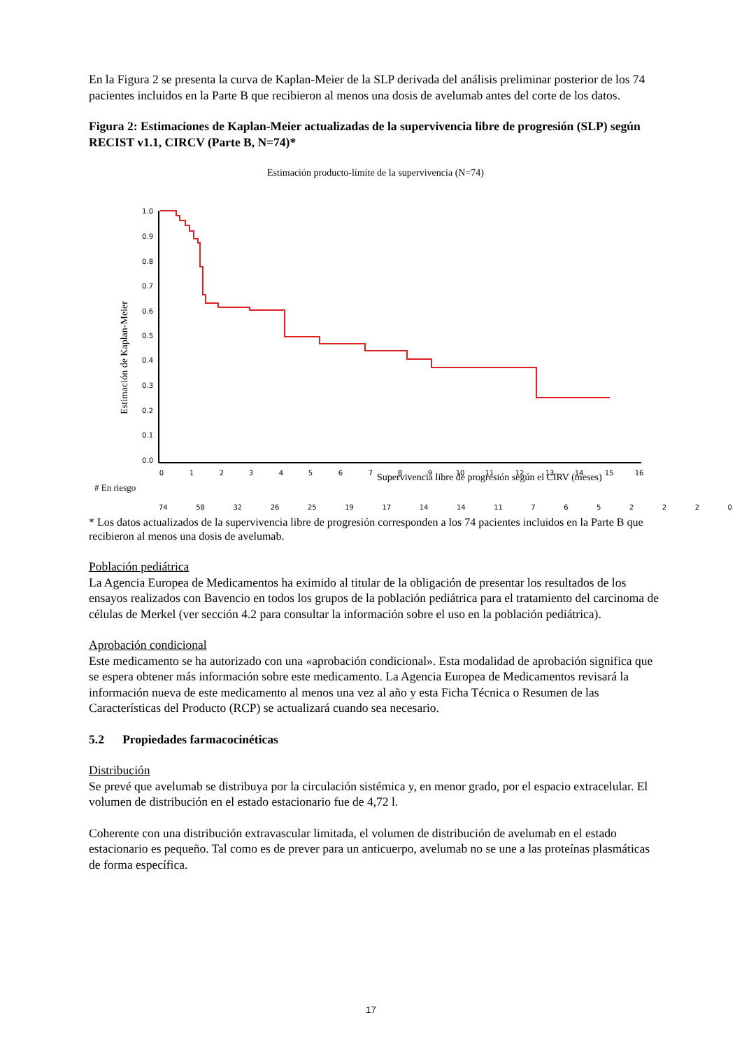En la Figura 2 se presenta la curva de Kaplan-Meier de la SLP derivada del análisis preliminar posterior de los 74 pacientes incluidos en la Parte B que recibieron al menos una dosis de avelumab antes del corte de los datos.
Figura 2: Estimaciones de Kaplan-Meier actualizadas de la supervivencia libre de progresión (SLP) según RECIST v1.1, CIRCV (Parte B, N=74)*
Estimación producto-límite de la supervivencia (N=74)
Estimación de Kaplan-Meier
1.0
0.9
0.8
0.7
0.6
0.5
0.4
0.3
0.2
0.1
0.0
0
1
2
3
4
5
6
7
8
9
10
11
12
13
14
15
16
Supervivencia libre de progresión según el CIRV (meses)
# En riesgo
74 58 32 26 25 19 17 14 14 11 7 6 5 2 2 2 0
* Los datos actualizados de la supervivencia libre de progresión corresponden a los 74 pacientes incluidos en la Parte B que recibieron al menos una dosis de avelumab.
Población pediátrica
La Agencia Europea de Medicamentos ha eximido al titular de la obligación de presentar los resultados de los ensayos realizados con Bavencio en todos los grupos de la población pediátrica para el tratamiento del carcinoma de células de Merkel (ver sección 4.2 para consultar la información sobre el uso en la población pediátrica).
Aprobación condicional
Este medicamento se ha autorizado con una «aprobación condicional». Esta modalidad de aprobación significa que se espera obtener más información sobre este medicamento. La Agencia Europea de Medicamentos revisará la información nueva de este medicamento al menos una vez al año y esta Ficha Técnica o Resumen de las Características del Producto (RCP) se actualizará cuando sea necesario.
5.2 Propiedades farmacocinéticas
Distribución
Se prevé que avelumab se distribuya por la circulación sistémica y, en menor grado, por el espacio extracelular. El volumen de distribución en el estado estacionario fue de 4,72 l.
Coherente con una distribución extravascular limitada, el volumen de distribución de avelumab en el estado estacionario es pequeño. Tal como es de prever para un anticuerpo, avelumab no se une a las proteínas plasmáticas de forma específica.
17